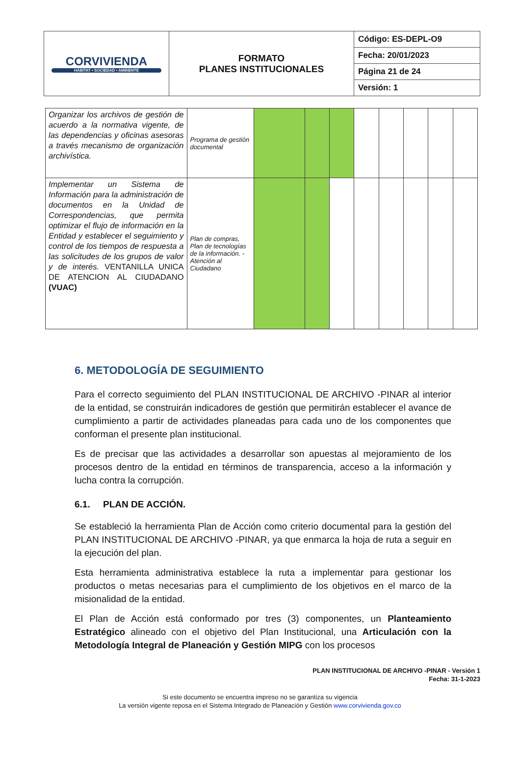| CORVIVIENDA HÁBITAT • SOCIEDAD • AMBIENTE | FORMATO PLANES INSTITUCIONALES | Código: ES-DEPL-O9 |
| | | Fecha: 20/01/2023 |
| | | Página 21 de 24 |
| | | Versión: 1 |
| Organizar los archivos de gestión de acuerdo a la normativa vigente, de las dependencias y oficinas asesoras a través mecanismo de organización archivística. | Programa de gestión documental | | | | | | | | |
| Implementar un Sistema de Información para la administración de documentos en la Unidad de Correspondencias, que permita optimizar el flujo de información en la Entidad y establecer el seguimiento y control de los tiempos de respuesta a las solicitudes de los grupos de valor y de interés. VENTANILLA UNICA DE ATENCION AL CIUDADANO (VUAC) | Plan de compras, Plan de tecnologías de la información. - Atención al Ciudadano | | | | | | | | |
6. METODOLOGÍA DE SEGUIMIENTO
Para el correcto seguimiento del PLAN INSTITUCIONAL DE ARCHIVO -PINAR al interior de la entidad, se construirán indicadores de gestión que permitirán establecer el avance de cumplimiento a partir de actividades planeadas para cada uno de los componentes que conforman el presente plan institucional.
Es de precisar que las actividades a desarrollar son apuestas al mejoramiento de los procesos dentro de la entidad en términos de transparencia, acceso a la información y lucha contra la corrupción.
6.1. PLAN DE ACCIÓN.
Se estableció la herramienta Plan de Acción como criterio documental para la gestión del PLAN INSTITUCIONAL DE ARCHIVO -PINAR, ya que enmarca la hoja de ruta a seguir en la ejecución del plan.
Esta herramienta administrativa establece la ruta a implementar para gestionar los productos o metas necesarias para el cumplimiento de los objetivos en el marco de la misionalidad de la entidad.
El Plan de Acción está conformado por tres (3) componentes, un Planteamiento Estratégico alineado con el objetivo del Plan Institucional, una Articulación con la Metodología Integral de Planeación y Gestión MIPG con los procesos
PLAN INSTITUCIONAL DE ARCHIVO -PINAR - Versión 1
Fecha: 31-1-2023
Si este documento se encuentra impreso no se garantiza su vigencia
La versión vigente reposa en el Sistema Integrado de Planeación y Gestión www.corvivienda.gov.co